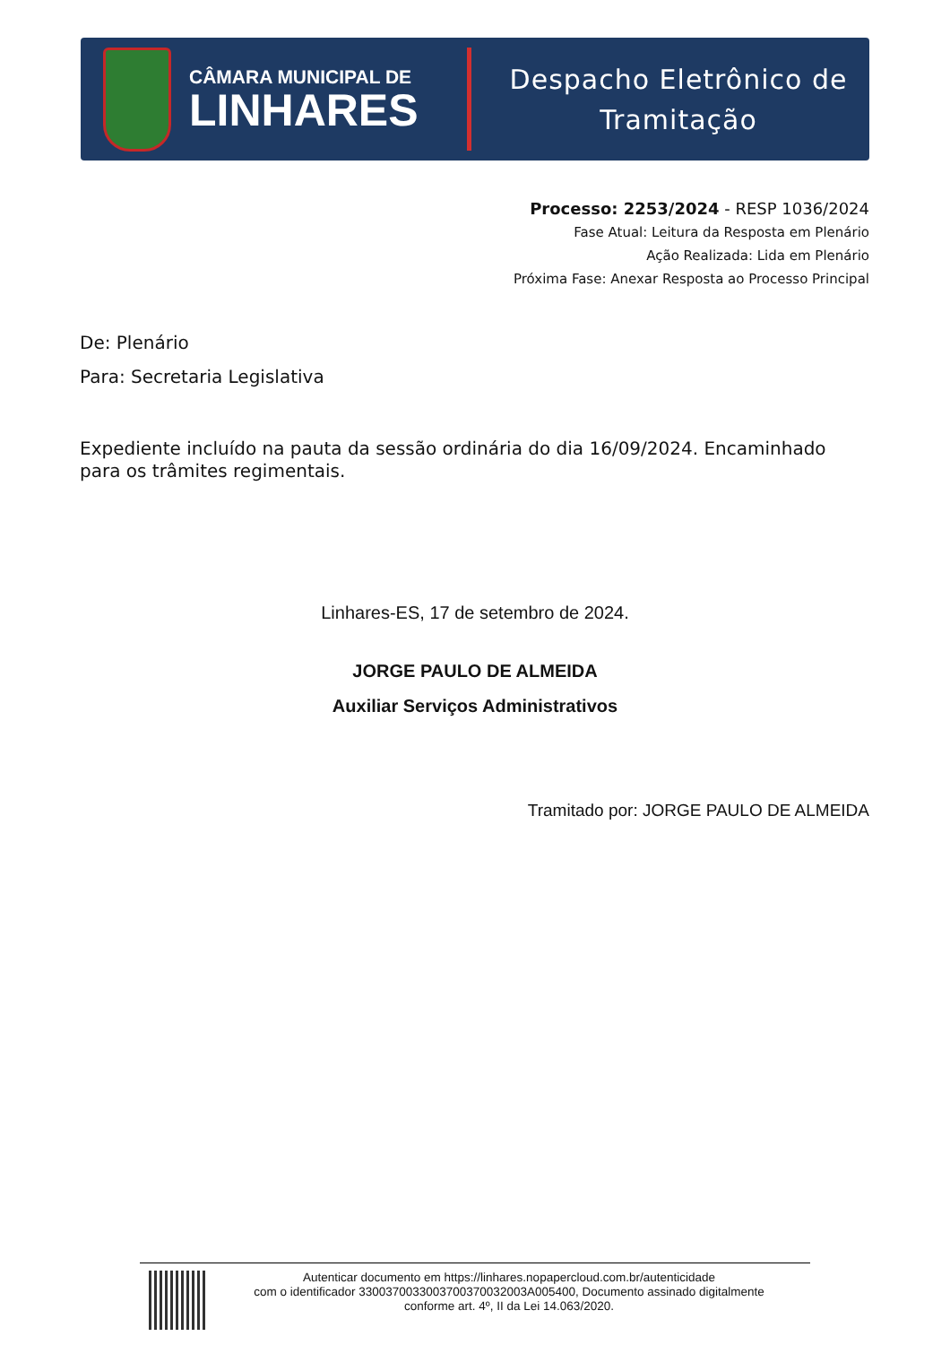CÂMARA MUNICIPAL DE
LINHARES
Despacho Eletrônico de
Tramitação
Processo: 2253/2024 - RESP 1036/2024
Fase Atual: Leitura da Resposta em Plenário
Ação Realizada: Lida em Plenário
Próxima Fase: Anexar Resposta ao Processo Principal
De: Plenário
Para: Secretaria Legislativa
Expediente incluído na pauta da sessão ordinária do dia 16/09/2024. Encaminhado para os trâmites regimentais.
Linhares-ES, 17 de setembro de 2024.
JORGE PAULO DE ALMEIDA
Auxiliar Serviços Administrativos
Tramitado por: JORGE PAULO DE ALMEIDA
Autenticar documento em https://linhares.nopapercloud.com.br/autenticidade
com o identificador 3300370033003700370032003A005400, Documento assinado digitalmente
conforme art. 4º, II da Lei 14.063/2020.